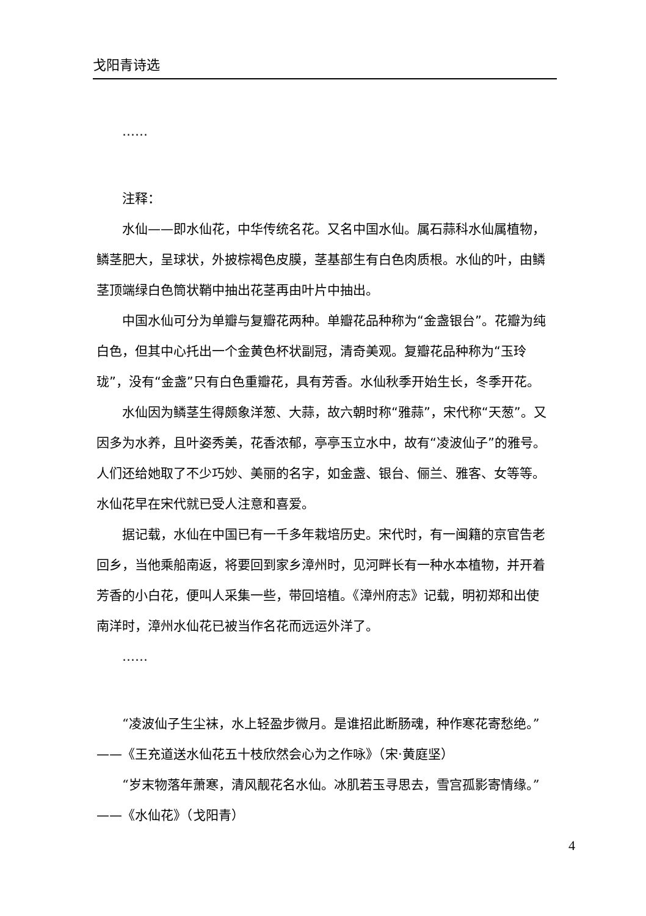戈阳青诗选
……
注释：
水仙——即水仙花，中华传统名花。又名中国水仙。属石蒜科水仙属植物，鳞茎肥大，呈球状，外披棕褐色皮膜，茎基部生有白色肉质根。水仙的叶，由鳞茎顶端绿白色筒状鞘中抽出花茎再由叶片中抽出。
中国水仙可分为单瓣与复瓣花两种。单瓣花品种称为“金盏银台”。花瓣为纯白色，但其中心托出一个金黄色杯状副冠，清奇美观。复瓣花品种称为“玉玲珑”，没有“金盏”只有白色重瓣花，具有芳香。水仙秋季开始生长，冬季开花。
水仙因为鳞茎生得颇象洋葱、大蒜，故六朝时称“雅蒜”，宋代称“天葱”。又因多为水养，且叶姿秀美，花香浓郁，亭亭玉立水中，故有“凌波仙子”的雅号。人们还给她取了不少巧妙、美丽的名字，如金盏、银台、俪兰、雅客、女等等。水仙花早在宋代就已受人注意和喜爱。
据记载，水仙在中国已有一千多年栽培历史。宋代时，有一闽籍的京官告老回乡，当他乘船南返，将要回到家乡漳州时，见河畔长有一种水本植物，并开着芳香的小白花，便叫人采集一些，带回培植。《漳州府志》记载，明初郑和出使南洋时，漳州水仙花已被当作名花而远运外洋了。
……
“凌波仙子生尘袜，水上轻盈步微月。是谁招此断肠魂，种作寒花寄愁绝。”——《王充道送水仙花五十枝欣然会心为之作咏》（宋·黄庭坚）
“岁末物落年萧寒，清风靓花名水仙。冰肌若玉寻思去，雪宫孤影寄情缘。”——《水仙花》（戈阳青）
4